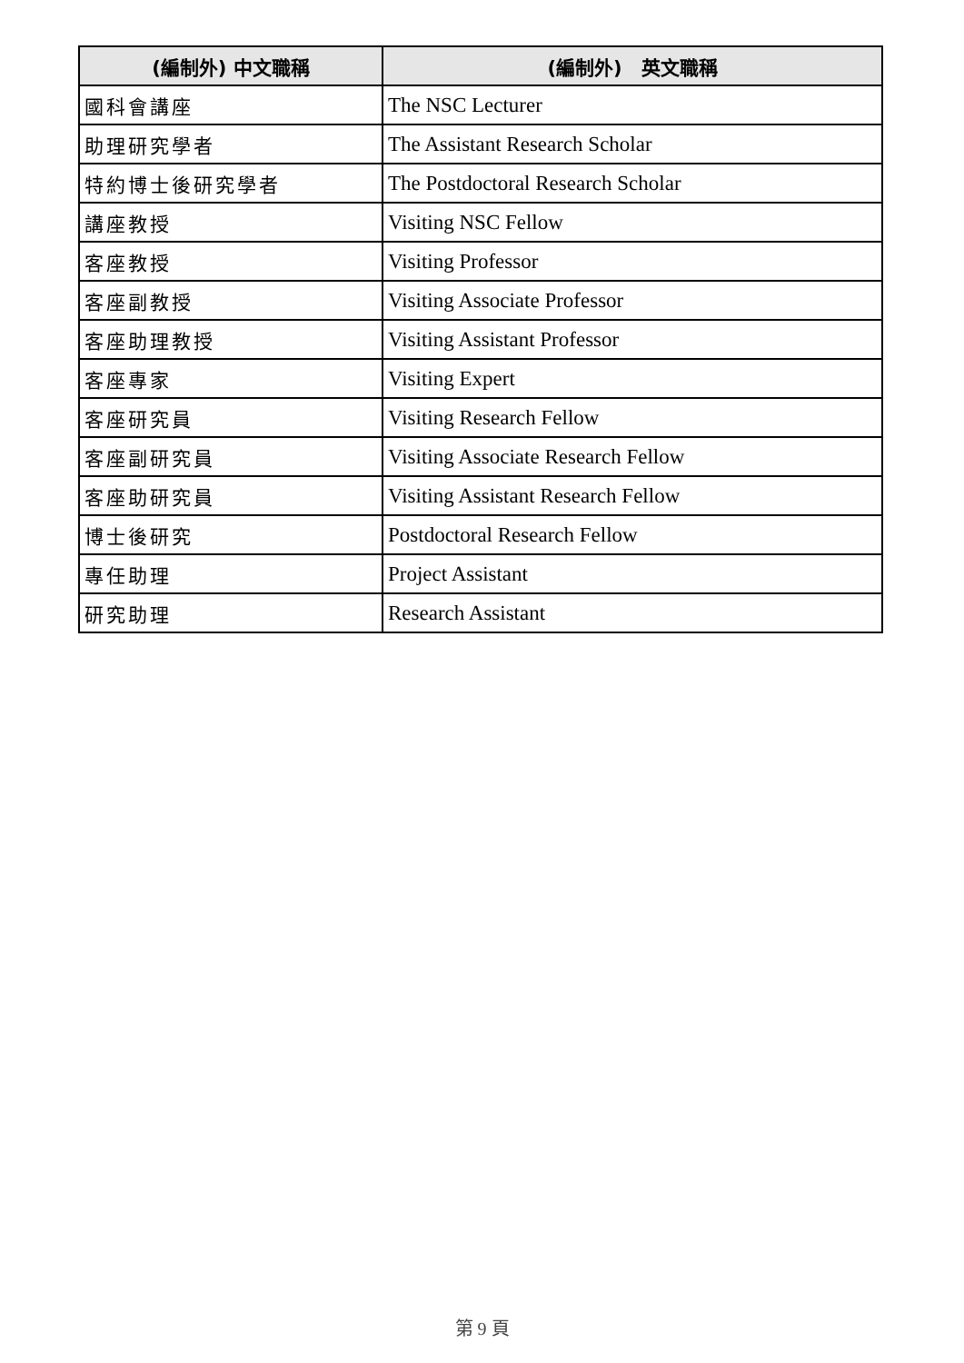| (編制外) 中文職稱 | (編制外) 英文職稱 |
| --- | --- |
| 國科會講座 | The NSC Lecturer |
| 助理研究學者 | The Assistant Research Scholar |
| 特約博士後研究學者 | The Postdoctoral Research Scholar |
| 講座教授 | Visiting NSC Fellow |
| 客座教授 | Visiting Professor |
| 客座副教授 | Visiting Associate Professor |
| 客座助理教授 | Visiting Assistant Professor |
| 客座專家 | Visiting Expert |
| 客座研究員 | Visiting Research Fellow |
| 客座副研究員 | Visiting Associate Research Fellow |
| 客座助研究員 | Visiting Assistant Research Fellow |
| 博士後研究 | Postdoctoral Research Fellow |
| 專任助理 | Project Assistant |
| 研究助理 | Research Assistant |
第 9 頁